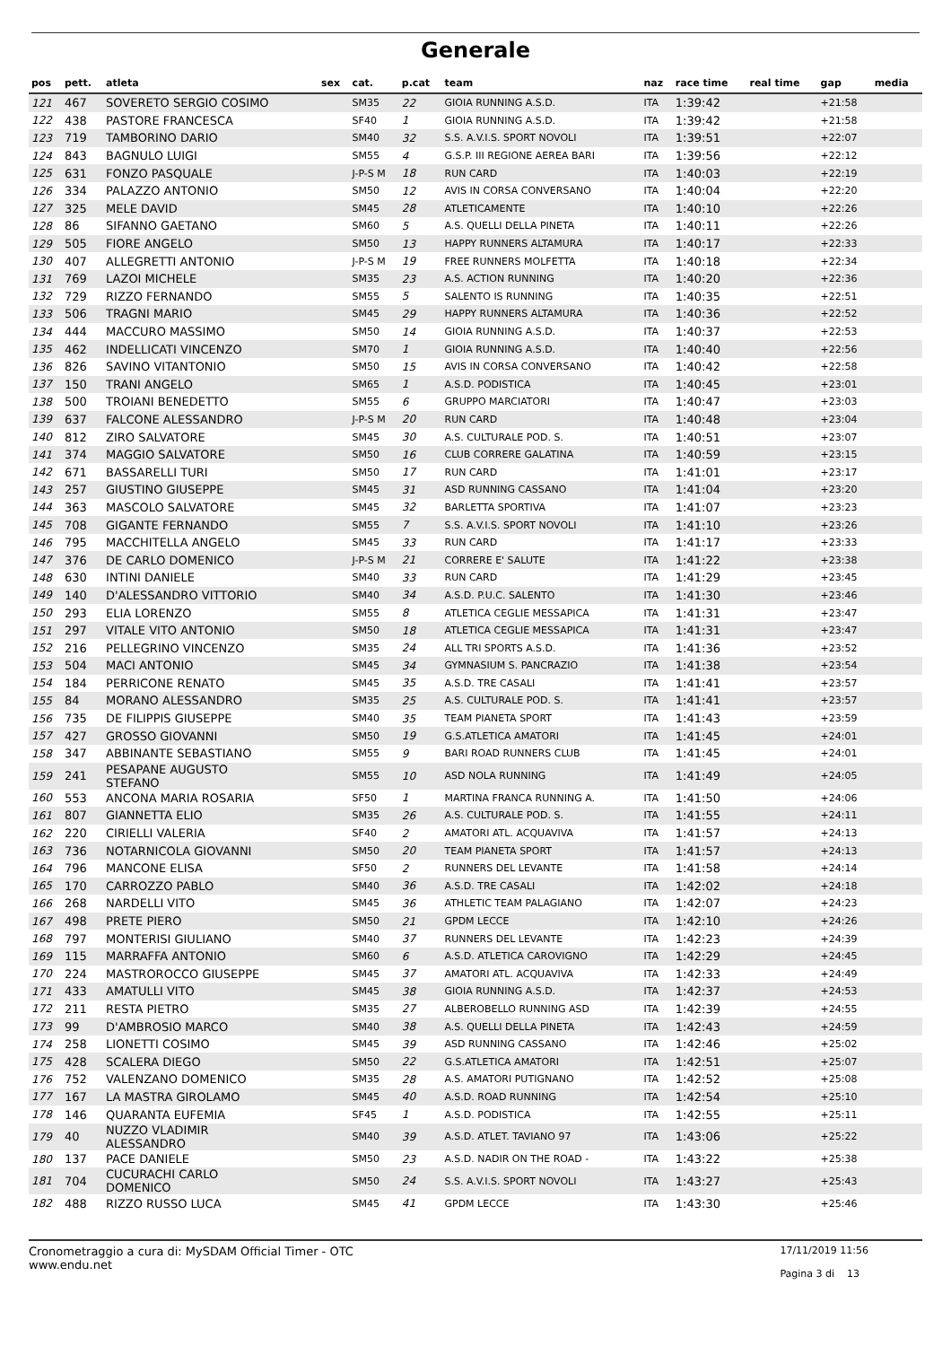Generale
| pos | pett. | atleta | sex | cat. | p.cat | team | naz | race time | real time | gap | media |
| --- | --- | --- | --- | --- | --- | --- | --- | --- | --- | --- | --- |
| 121 | 467 | SOVERETO SERGIO COSIMO | | SM35 | 22 | GIOIA RUNNING A.S.D. | ITA | 1:39:42 | | +21:58 | |
| 122 | 438 | PASTORE FRANCESCA | | SF40 | 1 | GIOIA RUNNING A.S.D. | ITA | 1:39:42 | | +21:58 | |
| 123 | 719 | TAMBORINO DARIO | | SM40 | 32 | S.S. A.V.I.S. SPORT NOVOLI | ITA | 1:39:51 | | +22:07 | |
| 124 | 843 | BAGNULO LUIGI | | SM55 | 4 | G.S.P. III REGIONE AEREA BARI | ITA | 1:39:56 | | +22:12 | |
| 125 | 631 | FONZO PASQUALE | | J-P-S M | 18 | RUN CARD | ITA | 1:40:03 | | +22:19 | |
| 126 | 334 | PALAZZO ANTONIO | | SM50 | 12 | AVIS IN CORSA CONVERSANO | ITA | 1:40:04 | | +22:20 | |
| 127 | 325 | MELE DAVID | | SM45 | 28 | ATLETICAMENTE | ITA | 1:40:10 | | +22:26 | |
| 128 | 86 | SIFANNO GAETANO | | SM60 | 5 | A.S. QUELLI DELLA PINETA | ITA | 1:40:11 | | +22:26 | |
| 129 | 505 | FIORE ANGELO | | SM50 | 13 | HAPPY RUNNERS ALTAMURA | ITA | 1:40:17 | | +22:33 | |
| 130 | 407 | ALLEGRETTI ANTONIO | | J-P-S M | 19 | FREE RUNNERS MOLFETTA | ITA | 1:40:18 | | +22:34 | |
| 131 | 769 | LAZOI MICHELE | | SM35 | 23 | A.S. ACTION RUNNING | ITA | 1:40:20 | | +22:36 | |
| 132 | 729 | RIZZO FERNANDO | | SM55 | 5 | SALENTO IS RUNNING | ITA | 1:40:35 | | +22:51 | |
| 133 | 506 | TRAGNI MARIO | | SM45 | 29 | HAPPY RUNNERS ALTAMURA | ITA | 1:40:36 | | +22:52 | |
| 134 | 444 | MACCURO MASSIMO | | SM50 | 14 | GIOIA RUNNING A.S.D. | ITA | 1:40:37 | | +22:53 | |
| 135 | 462 | INDELLICATI VINCENZO | | SM70 | 1 | GIOIA RUNNING A.S.D. | ITA | 1:40:40 | | +22:56 | |
| 136 | 826 | SAVINO VITANTONIO | | SM50 | 15 | AVIS IN CORSA CONVERSANO | ITA | 1:40:42 | | +22:58 | |
| 137 | 150 | TRANI ANGELO | | SM65 | 1 | A.S.D. PODISTICA | ITA | 1:40:45 | | +23:01 | |
| 138 | 500 | TROIANI BENEDETTO | | SM55 | 6 | GRUPPO MARCIATORI | ITA | 1:40:47 | | +23:03 | |
| 139 | 637 | FALCONE ALESSANDRO | | J-P-S M | 20 | RUN CARD | ITA | 1:40:48 | | +23:04 | |
| 140 | 812 | ZIRO SALVATORE | | SM45 | 30 | A.S. CULTURALE POD. S. | ITA | 1:40:51 | | +23:07 | |
| 141 | 374 | MAGGIO SALVATORE | | SM50 | 16 | CLUB CORRERE GALATINA | ITA | 1:40:59 | | +23:15 | |
| 142 | 671 | BASSARELLI TURI | | SM50 | 17 | RUN CARD | ITA | 1:41:01 | | +23:17 | |
| 143 | 257 | GIUSTINO GIUSEPPE | | SM45 | 31 | ASD RUNNING CASSANO | ITA | 1:41:04 | | +23:20 | |
| 144 | 363 | MASCOLO SALVATORE | | SM45 | 32 | BARLETTA SPORTIVA | ITA | 1:41:07 | | +23:23 | |
| 145 | 708 | GIGANTE FERNANDO | | SM55 | 7 | S.S. A.V.I.S. SPORT NOVOLI | ITA | 1:41:10 | | +23:26 | |
| 146 | 795 | MACCHITELLA ANGELO | | SM45 | 33 | RUN CARD | ITA | 1:41:17 | | +23:33 | |
| 147 | 376 | DE CARLO DOMENICO | | J-P-S M | 21 | CORRERE E' SALUTE | ITA | 1:41:22 | | +23:38 | |
| 148 | 630 | INTINI DANIELE | | SM40 | 33 | RUN CARD | ITA | 1:41:29 | | +23:45 | |
| 149 | 140 | D'ALESSANDRO VITTORIO | | SM40 | 34 | A.S.D. P.U.C. SALENTO | ITA | 1:41:30 | | +23:46 | |
| 150 | 293 | ELIA LORENZO | | SM55 | 8 | ATLETICA CEGLIE MESSAPICA | ITA | 1:41:31 | | +23:47 | |
| 151 | 297 | VITALE VITO ANTONIO | | SM50 | 18 | ATLETICA CEGLIE MESSAPICA | ITA | 1:41:31 | | +23:47 | |
| 152 | 216 | PELLEGRINO VINCENZO | | SM35 | 24 | ALL TRI SPORTS A.S.D. | ITA | 1:41:36 | | +23:52 | |
| 153 | 504 | MACI ANTONIO | | SM45 | 34 | GYMNASIUM S. PANCRAZIO | ITA | 1:41:38 | | +23:54 | |
| 154 | 184 | PERRICONE RENATO | | SM45 | 35 | A.S.D. TRE CASALI | ITA | 1:41:41 | | +23:57 | |
| 155 | 84 | MORANO ALESSANDRO | | SM35 | 25 | A.S. CULTURALE POD. S. | ITA | 1:41:41 | | +23:57 | |
| 156 | 735 | DE FILIPPIS GIUSEPPE | | SM40 | 35 | TEAM PIANETA SPORT | ITA | 1:41:43 | | +23:59 | |
| 157 | 427 | GROSSO GIOVANNI | | SM50 | 19 | G.S.ATLETICA AMATORI | ITA | 1:41:45 | | +24:01 | |
| 158 | 347 | ABBINANTE SEBASTIANO | | SM55 | 9 | BARI ROAD RUNNERS CLUB | ITA | 1:41:45 | | +24:01 | |
| 159 | 241 | PESAPANE AUGUSTO STEFANO | | SM55 | 10 | ASD NOLA RUNNING | ITA | 1:41:49 | | +24:05 | |
| 160 | 553 | ANCONA MARIA ROSARIA | | SF50 | 1 | MARTINA FRANCA RUNNING A. | ITA | 1:41:50 | | +24:06 | |
| 161 | 807 | GIANNETTA ELIO | | SM35 | 26 | A.S. CULTURALE POD. S. | ITA | 1:41:55 | | +24:11 | |
| 162 | 220 | CIRIELLI VALERIA | | SF40 | 2 | AMATORI ATL. ACQUAVIVA | ITA | 1:41:57 | | +24:13 | |
| 163 | 736 | NOTARNICOLA GIOVANNI | | SM50 | 20 | TEAM PIANETA SPORT | ITA | 1:41:57 | | +24:13 | |
| 164 | 796 | MANCONE ELISA | | SF50 | 2 | RUNNERS DEL LEVANTE | ITA | 1:41:58 | | +24:14 | |
| 165 | 170 | CARROZZO PABLO | | SM40 | 36 | A.S.D. TRE CASALI | ITA | 1:42:02 | | +24:18 | |
| 166 | 268 | NARDELLI VITO | | SM45 | 36 | ATHLETIC TEAM PALAGIANO | ITA | 1:42:07 | | +24:23 | |
| 167 | 498 | PRETE PIERO | | SM50 | 21 | GPDM LECCE | ITA | 1:42:10 | | +24:26 | |
| 168 | 797 | MONTERISI GIULIANO | | SM40 | 37 | RUNNERS DEL LEVANTE | ITA | 1:42:23 | | +24:39 | |
| 169 | 115 | MARRAFFA ANTONIO | | SM60 | 6 | A.S.D. ATLETICA CAROVIGNO | ITA | 1:42:29 | | +24:45 | |
| 170 | 224 | MASTROROCCO GIUSEPPE | | SM45 | 37 | AMATORI ATL. ACQUAVIVA | ITA | 1:42:33 | | +24:49 | |
| 171 | 433 | AMATULLI VITO | | SM45 | 38 | GIOIA RUNNING A.S.D. | ITA | 1:42:37 | | +24:53 | |
| 172 | 211 | RESTA PIETRO | | SM35 | 27 | ALBEROBELLO RUNNING ASD | ITA | 1:42:39 | | +24:55 | |
| 173 | 99 | D'AMBROSIO MARCO | | SM40 | 38 | A.S. QUELLI DELLA PINETA | ITA | 1:42:43 | | +24:59 | |
| 174 | 258 | LIONETTI COSIMO | | SM45 | 39 | ASD RUNNING CASSANO | ITA | 1:42:46 | | +25:02 | |
| 175 | 428 | SCALERA DIEGO | | SM50 | 22 | G.S.ATLETICA AMATORI | ITA | 1:42:51 | | +25:07 | |
| 176 | 752 | VALENZANO DOMENICO | | SM35 | 28 | A.S. AMATORI PUTIGNANO | ITA | 1:42:52 | | +25:08 | |
| 177 | 167 | LA MASTRA GIROLAMO | | SM45 | 40 | A.S.D. ROAD RUNNING | ITA | 1:42:54 | | +25:10 | |
| 178 | 146 | QUARANTA EUFEMIA | | SF45 | 1 | A.S.D. PODISTICA | ITA | 1:42:55 | | +25:11 | |
| 179 | 40 | NUZZO VLADIMIR ALESSANDRO | | SM40 | 39 | A.S.D. ATLET. TAVIANO 97 | ITA | 1:43:06 | | +25:22 | |
| 180 | 137 | PACE DANIELE | | SM50 | 23 | A.S.D. NADIR ON THE ROAD - | ITA | 1:43:22 | | +25:38 | |
| 181 | 704 | CUCURACHI CARLO DOMENICO | | SM50 | 24 | S.S. A.V.I.S. SPORT NOVOLI | ITA | 1:43:27 | | +25:43 | |
| 182 | 488 | RIZZO RUSSO LUCA | | SM45 | 41 | GPDM LECCE | ITA | 1:43:30 | | +25:46 | |
Cronometraggio a cura di: MySDAM Official Timer - OTC
www.endu.net
17/11/2019 11:56
Pagina 3 di 13